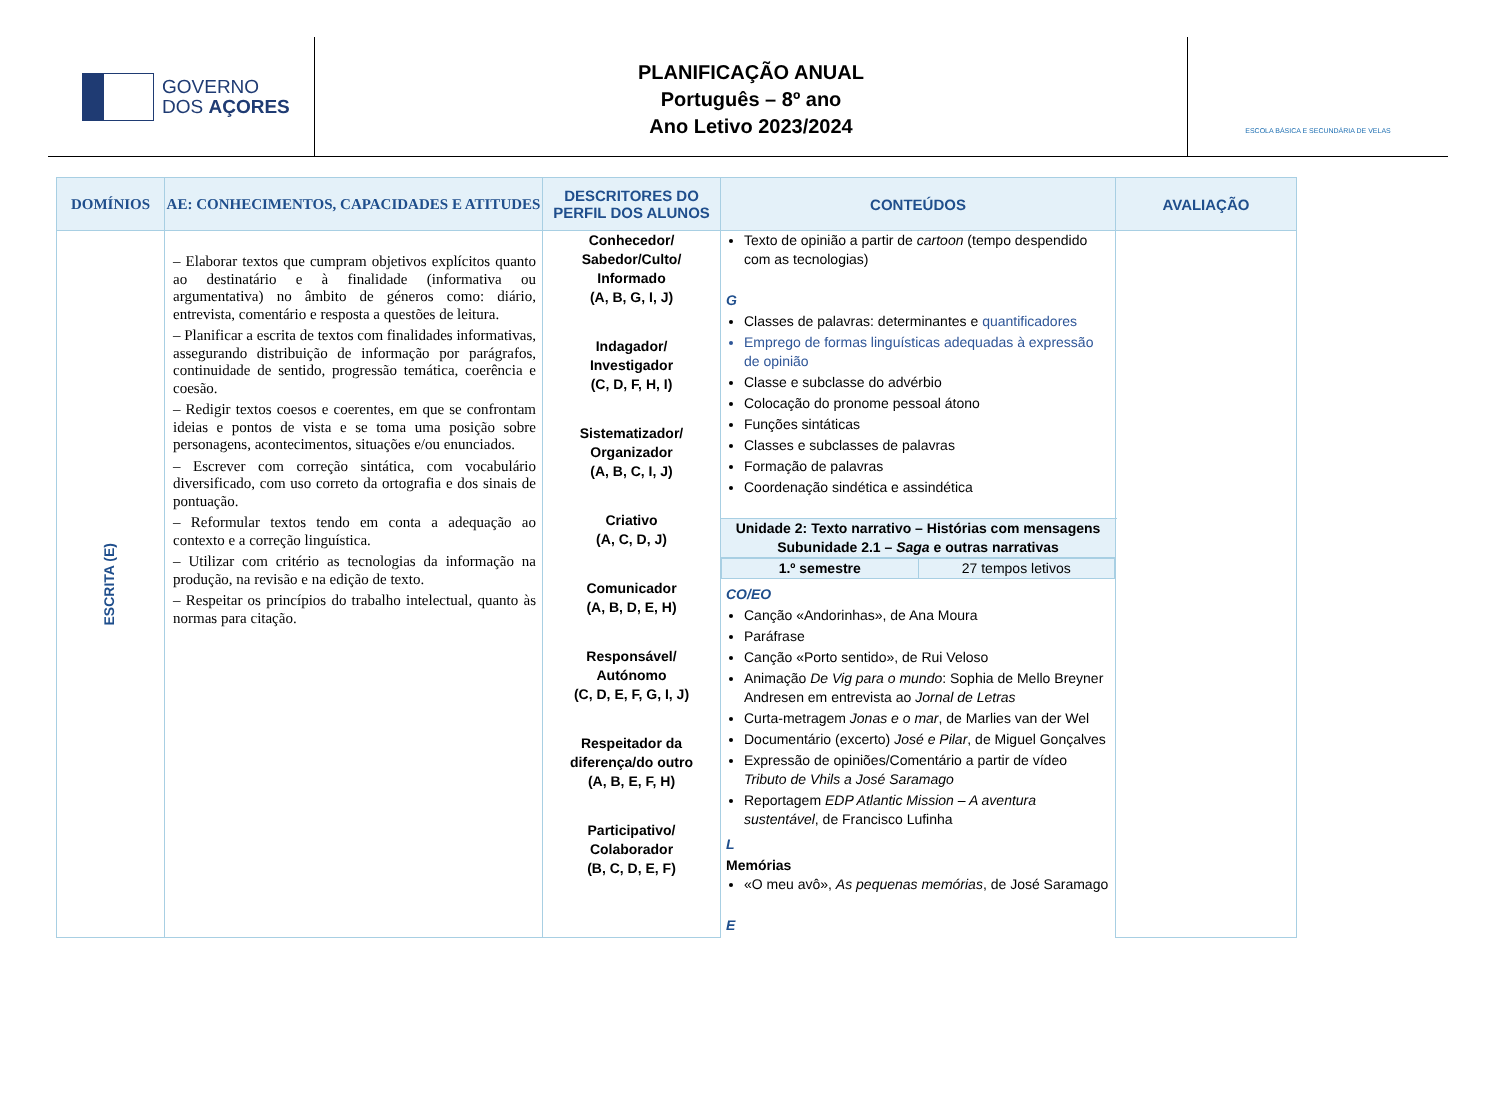GOVERNO
DOS AÇORES
PLANIFICAÇÃO ANUAL
Português – 8º ano
Ano Letivo 2023/2024
ESCOLA BÁSICA E SECUNDÁRIA DE VELAS
| DOMÍNIOS | AE: CONHECIMENTOS, CAPACIDADES E ATITUDES | DESCRITORES DO PERFIL DOS ALUNOS | CONTEÚDOS | AVALIAÇÃO |
| --- | --- | --- | --- | --- |
| ESCRITA (E) | – Elaborar textos que cumpram objetivos explícitos quanto ao destinatário e à finalidade (informativa ou argumentativa) no âmbito de géneros como: diário, entrevista, comentário e resposta a questões de leitura. – Planificar a escrita de textos com finalidades informativas, assegurando distribuição de informação por parágrafos, continuidade de sentido, progressão temática, coerência e coesão. – Redigir textos coesos e coerentes, em que se confrontam ideias e pontos de vista e se toma uma posição sobre personagens, acontecimentos, situações e/ou enunciados. – Escrever com correção sintática, com vocabulário diversificado, com uso correto da ortografia e dos sinais de pontuação. – Reformular textos tendo em conta a adequação ao contexto e a correção linguística. – Utilizar com critério as tecnologias da informação na produção, na revisão e na edição de texto. – Respeitar os princípios do trabalho intelectual, quanto às normas para citação. | Conhecedor/ Sabedor/Culto/ Informado (A, B, G, I, J) Indagador/ Investigador (C, D, F, H, I) Sistematizador/ Organizador (A, B, C, I, J) Criativo (A, C, D, J) Comunicador (A, B, D, E, H) Responsável/ Autónomo (C, D, E, F, G, I, J) Respeitador da diferença/do outro (A, B, E, F, H) Participativo/ Colaborador (B, C, D, E, F) | Texto de opinião a partir de cartoon (tempo despendido com as tecnologias) G Classes de palavras: determinantes e quantificadores Emprego de formas linguísticas adequadas à expressão de opinião Classe e subclasse do advérbio Colocação do pronome pessoal átono Funções sintáticas Classes e subclasses de palavras Formação de palavras Coordenação sindética e assindética | |
| | | | Unidade 2: Texto narrativo – Histórias com mensagens Subunidade 2.1 – Saga e outras narrativas | |
| | | | / 1.º semestre / 27 tempos letivos / CO/EO Canção «Andorinhas», de Ana Moura Paráfrase Canção «Porto sentido», de Rui Veloso Animação De Vig para o mundo : Sophia de Mello Breyner Andresen em entrevista ao Jornal de Letras Curta-metragem Jonas e o mar , de Marlies van der Wel Documentário (excerto) José e Pilar , de Miguel Gonçalves Expressão de opiniões/Comentário a partir de vídeo Tributo de Vhils a José Saramago Reportagem EDP Atlantic Mission – A aventura sustentável , de Francisco Lufinha L Memórias «O meu avô», As pequenas memórias , de José Saramago E | |